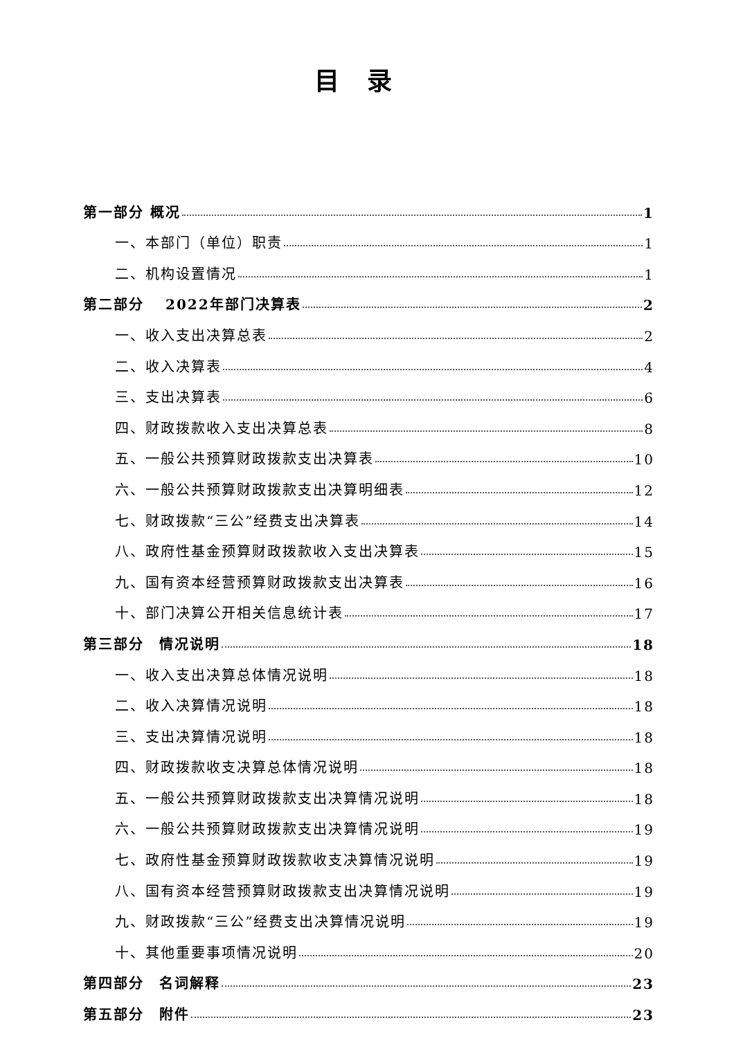目录
第一部分 概况 1
一、本部门（单位）职责 1
二、机构设置情况 1
第二部分　 2022年部门决算表 2
一、收入支出决算总表 2
二、收入决算表 4
三、支出决算表 6
四、财政拨款收入支出决算总表 8
五、一般公共预算财政拨款支出决算表 10
六、一般公共预算财政拨款支出决算明细表 12
七、财政拨款“三公”经费支出决算表 14
八、政府性基金预算财政拨款收入支出决算表 15
九、国有资本经营预算财政拨款支出决算表 16
十、部门决算公开相关信息统计表 17
第三部分　情况说明 18
一、收入支出决算总体情况说明 18
二、收入决算情况说明 18
三、支出决算情况说明 18
四、财政拨款收支决算总体情况说明 18
五、一般公共预算财政拨款支出决算情况说明 18
六、一般公共预算财政拨款支出决算情况说明 19
七、政府性基金预算财政拨款收支决算情况说明 19
八、国有资本经营预算财政拨款支出决算情况说明 19
九、财政拨款“三公”经费支出决算情况说明 19
十、其他重要事项情况说明 20
第四部分　名词解释 23
第五部分　附件 23